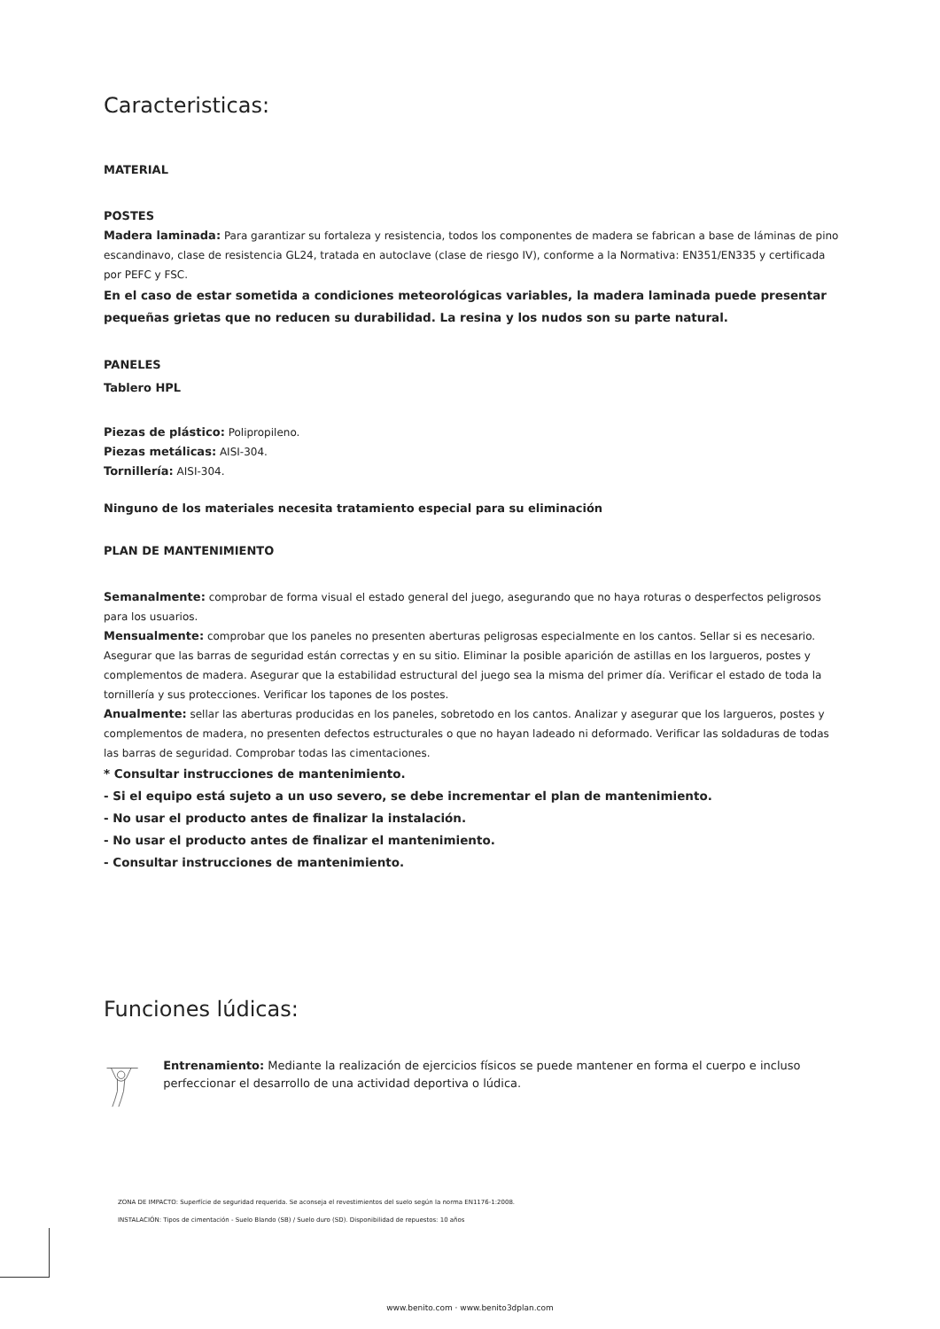Caracteristicas:
MATERIAL
POSTES
Madera laminada: Para garantizar su fortaleza y resistencia, todos los componentes de madera se fabrican a base de láminas de pino escandinavo, clase de resistencia GL24, tratada en autoclave (clase de riesgo IV), conforme a la Normativa: EN351/EN335 y certificada por PEFC y FSC.
En el caso de estar sometida a condiciones meteorológicas variables, la madera laminada puede presentar pequeñas grietas que no reducen su durabilidad. La resina y los nudos son su parte natural.
PANELES
Tablero HPL
Piezas de plástico: Polipropileno.
Piezas metálicas: AISI-304.
Tornillería: AISI-304.
Ninguno de los materiales necesita tratamiento especial para su eliminación
PLAN DE MANTENIMIENTO
Semanalmente: comprobar de forma visual el estado general del juego, asegurando que no haya roturas o desperfectos peligrosos para los usuarios.
Mensualmente: comprobar que los paneles no presenten aberturas peligrosas especialmente en los cantos. Sellar si es necesario. Asegurar que las barras de seguridad están correctas y en su sitio. Eliminar la posible aparición de astillas en los largueros, postes y complementos de madera. Asegurar que la estabilidad estructural del juego sea la misma del primer día. Verificar el estado de toda la tornillería y sus protecciones. Verificar los tapones de los postes.
Anualmente: sellar las aberturas producidas en los paneles, sobretodo en los cantos. Analizar y asegurar que los largueros, postes y complementos de madera, no presenten defectos estructurales o que no hayan ladeado ni deformado. Verificar las soldaduras de todas las barras de seguridad. Comprobar todas las cimentaciones.
* Consultar instrucciones de mantenimiento.
- Si el equipo está sujeto a un uso severo, se debe incrementar el plan de mantenimiento.
- No usar el producto antes de finalizar la instalación.
- No usar el producto antes de finalizar el mantenimiento.
- Consultar instrucciones de mantenimiento.
Funciones lúdicas:
Entrenamiento: Mediante la realización de ejercicios físicos se puede mantener en forma el cuerpo e incluso perfeccionar el desarrollo de una actividad deportiva o lúdica.
ZONA DE IMPACTO: Superfície de seguridad requerida. Se aconseja el revestimientos del suelo según la norma EN1176-1:2008.
INSTALACIÓN: Tipos de cimentación - Suelo Blando (SB) / Suelo duro (SD). Disponibilidad de repuestos: 10 años
www.benito.com · www.benito3dplan.com